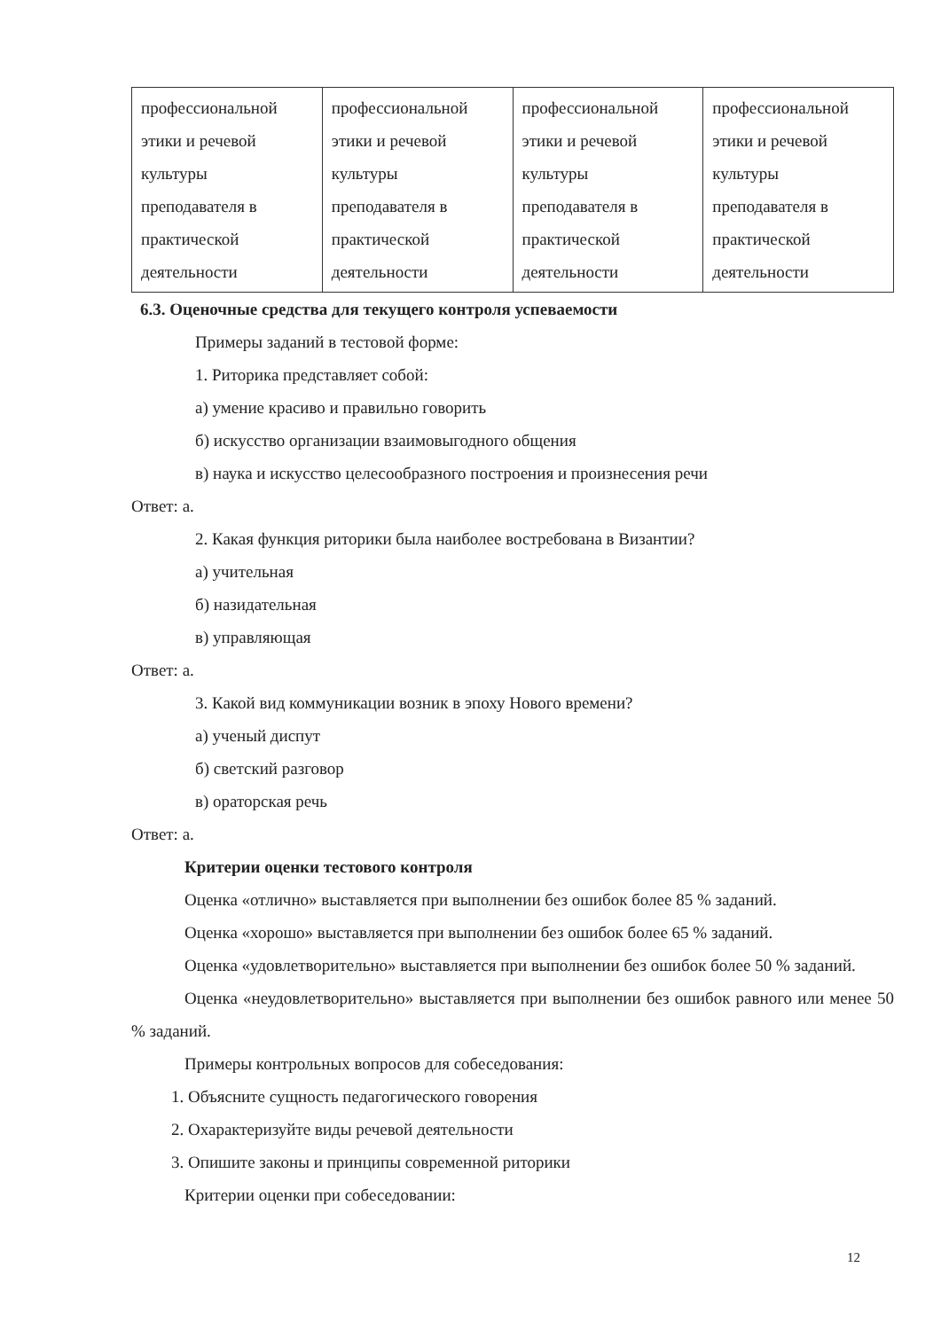| профессиональной этики и речевой культуры преподавателя в практической деятельности | профессиональной этики и речевой культуры преподавателя в практической деятельности | профессиональной этики и речевой культуры преподавателя в практической деятельности | профессиональной этики и речевой культуры преподавателя в практической деятельности |
6.3. Оценочные средства для текущего контроля успеваемости
Примеры заданий в тестовой форме:
1. Риторика представляет собой:
а) умение красиво и правильно говорить
б) искусство организации взаимовыгодного общения
в) наука и искусство целесообразного построения и произнесения речи
Ответ: а.
2. Какая функция риторики была наиболее востребована в Византии?
а) учительная
б) назидательная
в) управляющая
Ответ: а.
3. Какой вид коммуникации возник в эпоху Нового времени?
а) ученый диспут
б) светский разговор
в) ораторская речь
Ответ: а.
Критерии оценки тестового контроля
Оценка «отлично» выставляется при выполнении без ошибок более 85 % заданий.
Оценка «хорошо» выставляется при выполнении без ошибок более 65 % заданий.
Оценка «удовлетворительно» выставляется при выполнении без ошибок более 50 % заданий.
Оценка «неудовлетворительно» выставляется при выполнении без ошибок равного или менее 50 % заданий.
Примеры контрольных вопросов для собеседования:
1. Объясните сущность педагогического говорения
2. Охарактеризуйте виды речевой деятельности
3. Опишите законы и принципы современной риторики
Критерии оценки при собеседовании:
12